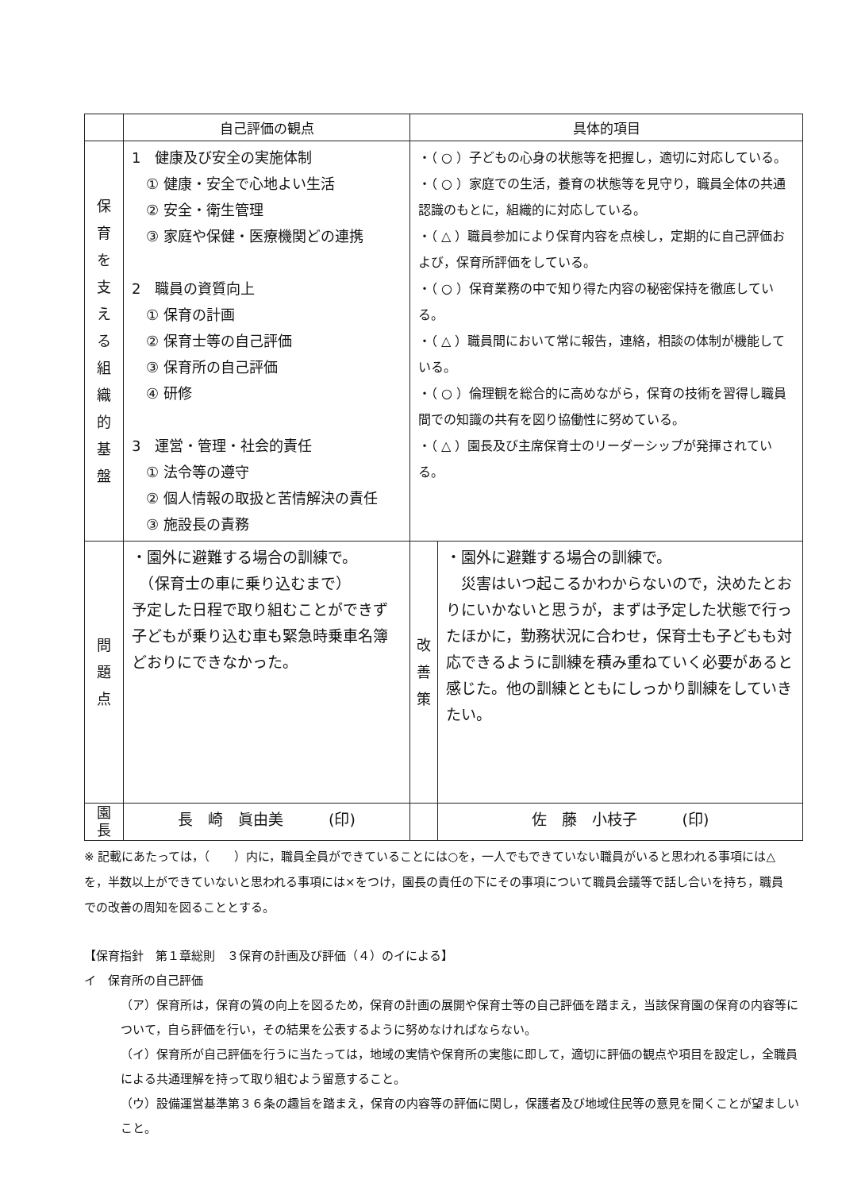| | 自己評価の観点 | 具体的項目 | |
| --- | --- | --- | --- |
| 保 育 を 支 え る 組 織 的 基 盤 | 1 健康及び安全の実施体制 ① 健康・安全で心地よい生活 ② 安全・衛生管理 ③ 家庭や保健・医療機関どの連携 2 職員の資質向上 ① 保育の計画 ② 保育士等の自己評価 ③ 保育所の自己評価 ④ 研修 3 運営・管理・社会的責任 ① 法令等の遵守 ② 個人情報の取扱と苦情解決の責任 ③ 施設長の責務 | ・（ ○ ）子どもの心身の状態等を把握し，適切に対応している。 ・（ ○ ）家庭での生活，養育の状態等を見守り，職員全体の共通認識のもとに，組織的に対応している。 ・（ △ ）職員参加により保育内容を点検し，定期的に自己評価および，保育所評価をしている。 ・（ ○ ）保育業務の中で知り得た内容の秘密保持を徹底している。 ・（ △ ）職員間において常に報告，連絡，相談の体制が機能している。 ・（ ○ ）倫理観を総合的に高めながら，保育の技術を習得し職員間での知識の共有を図り協働性に努めている。 ・（ △ ）園長及び主席保育士のリーダーシップが発揮されている。 | |
| 問 題 点 | ・園外に避難する場合の訓練で。 （保育士の車に乗り込むまで） 予定した日程で取り組むことができず子どもが乗り込む車も緊急時乗車名簿どおりにできなかった。 | 改 善 策 | ・園外に避難する場合の訓練で。 災害はいつ起こるかわからないので，決めたとおりにいかないと思うが，まずは予定した状態で行ったほかに，勤務状況に合わせ，保育士も子どもも対応できるように訓練を積み重ねていく必要があると感じた。他の訓練とともにしっかり訓練をしていきたい。 |
| 園 長 | 長 崎 眞由美 (印) | | 佐 藤 小枝子 (印) |
※ 記載にあたっては，（　　）内に，職員全員ができていることには○を，一人でもできていない職員がいると思われる事項には△を，半数以上ができていないと思われる事項には×をつけ，園長の責任の下にその事項について職員会議等で話し合いを持ち，職員での改善の周知を図ることとする。
【保育指針　第１章総則　３保育の計画及び評価（４）のイによる】
イ　保育所の自己評価
（ア）保育所は，保育の質の向上を図るため，保育の計画の展開や保育士等の自己評価を踏まえ，当該保育園の保育の内容等について，自ら評価を行い，その結果を公表するように努めなければならない。
（イ）保育所が自己評価を行うに当たっては，地域の実情や保育所の実態に即して，適切に評価の観点や項目を設定し，全職員による共通理解を持って取り組むよう留意すること。
（ウ）設備運営基準第３６条の趣旨を踏まえ，保育の内容等の評価に関し，保護者及び地域住民等の意見を聞くことが望ましいこと。